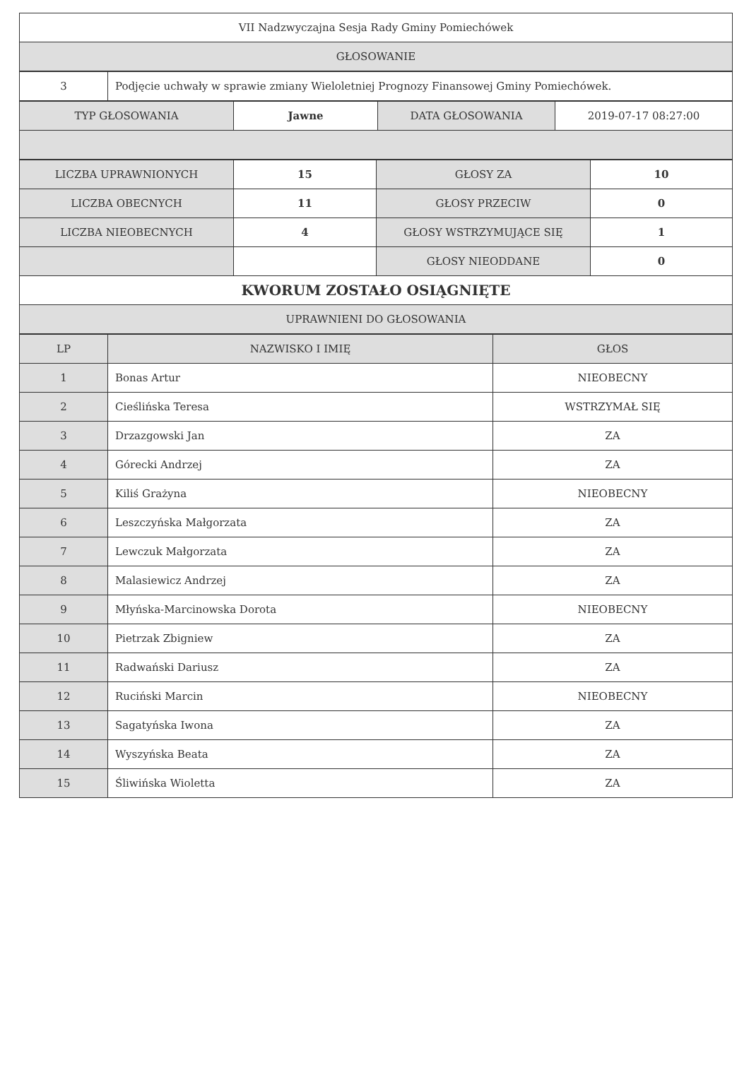| VII Nadzwyczajna Sesja Rady Gminy Pomiechówek |
| GŁOSOWANIE |
| 3 | Podjęcie uchwały w sprawie zmiany Wieloletniej Prognozy Finansowej Gminy Pomiechówek. |
| TYP GŁOSOWANIA | Jawne | DATA GŁOSOWANIA | 2019-07-17 08:27:00 |
| LICZBA UPRAWNIONYCH | 15 | GŁOSY ZA | 10 |
| LICZBA OBECNYCH | 11 | GŁOSY PRZECIW | 0 |
| LICZBA NIEOBECNYCH | 4 | GŁOSY WSTRZYMUJĄCE SIĘ | 1 |
| | | GŁOSY NIEODDANE | 0 |
| KWORUM ZOSTAŁO OSIĄGNIĘTE | | | |
| UPRAWNIENI DO GŁOSOWANIA | | | |
| LP | NAZWISKO I IMIĘ | GŁOS |
| --- | --- | --- |
| 1 | Bonas Artur | NIEOBECNY |
| 2 | Cieślińska Teresa | WSTRZYMAŁ SIĘ |
| 3 | Drzazgowski Jan | ZA |
| 4 | Górecki Andrzej | ZA |
| 5 | Kiliś Grażyna | NIEOBECNY |
| 6 | Leszczyńska Małgorzata | ZA |
| 7 | Lewczuk Małgorzata | ZA |
| 8 | Malasiewicz Andrzej | ZA |
| 9 | Młyńska-Marcinowska Dorota | NIEOBECNY |
| 10 | Pietrzak Zbigniew | ZA |
| 11 | Radwański Dariusz | ZA |
| 12 | Ruciński Marcin | NIEOBECNY |
| 13 | Sagatyńska Iwona | ZA |
| 14 | Wyszyńska Beata | ZA |
| 15 | Śliwińska Wioletta | ZA |